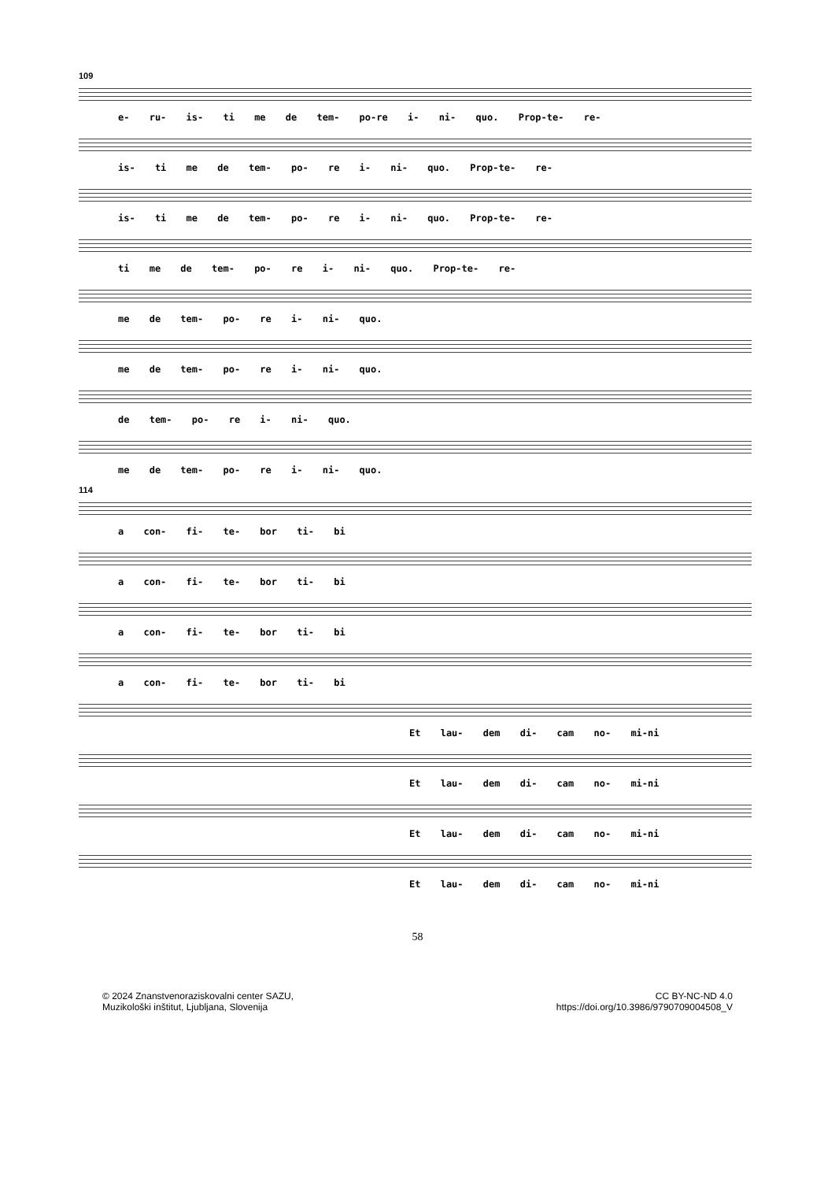109
e- ru- is- ti me de tem- po-re i- ni- quo. Prop-te- re-
is- ti me de tem- po- re i- ni- quo. Prop-te- re-
is- ti me de tem- po- re i- ni- quo. Prop-te- re-
ti me de tem- po- re i- ni- quo. Prop-te- re-
me de tem- po- re i- ni- quo.
me de tem- po- re i- ni- quo.
de tem- po- re i- ni- quo.
me de tem- po- re i- ni- quo.
114
a con- fi- te- bor ti- bi
a con- fi- te- bor ti- bi
a con- fi- te- bor ti- bi
a con- fi- te- bor ti- bi
Et lau- dem di- cam no- mi-ni
Et lau- dem di- cam no- mi-ni
Et lau- dem di- cam no- mi-ni
Et lau- dem di- cam no- mi-ni
58
© 2024 Znanstvenoraziskovalni center SAZU,
Muzikološki inštitut, Ljubljana, Slovenija
CC BY-NC-ND 4.0
https://doi.org/10.3986/9790709004508_V